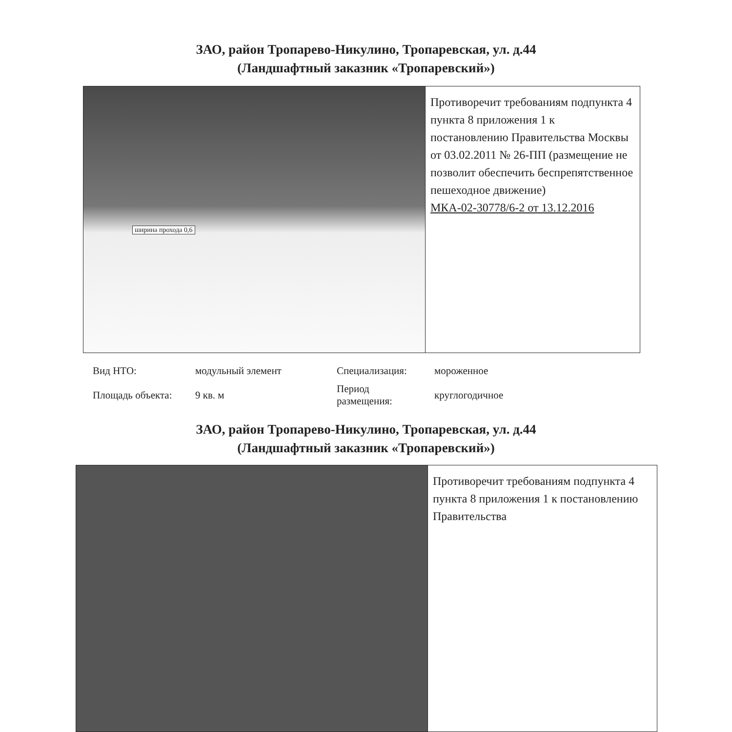ЗАО, район Тропарево-Никулино, Тропаревская, ул. д.44
(Ландшафтный заказник «Тропаревский»)
ширина прохода 0,6
Противоречит требованиям подпункта 4 пункта 8 приложения 1 к постановлению Правительства Москвы от 03.02.2011 № 26-ПП (размещение не позволит обеспечить беспрепятственное пешеходное движение)
МКА-02-30778/6-2 от 13.12.2016
| Вид НТО: | модульный элемент | Специализация: | мороженное |
| Площадь объекта: | 9 кв. м | Период размещения: | круглогодичное |
ЗАО, район Тропарево-Никулино, Тропаревская, ул. д.44
(Ландшафтный заказник «Тропаревский»)
Противоречит требованиям подпункта 4 пункта 8 приложения 1 к постановлению Правительства